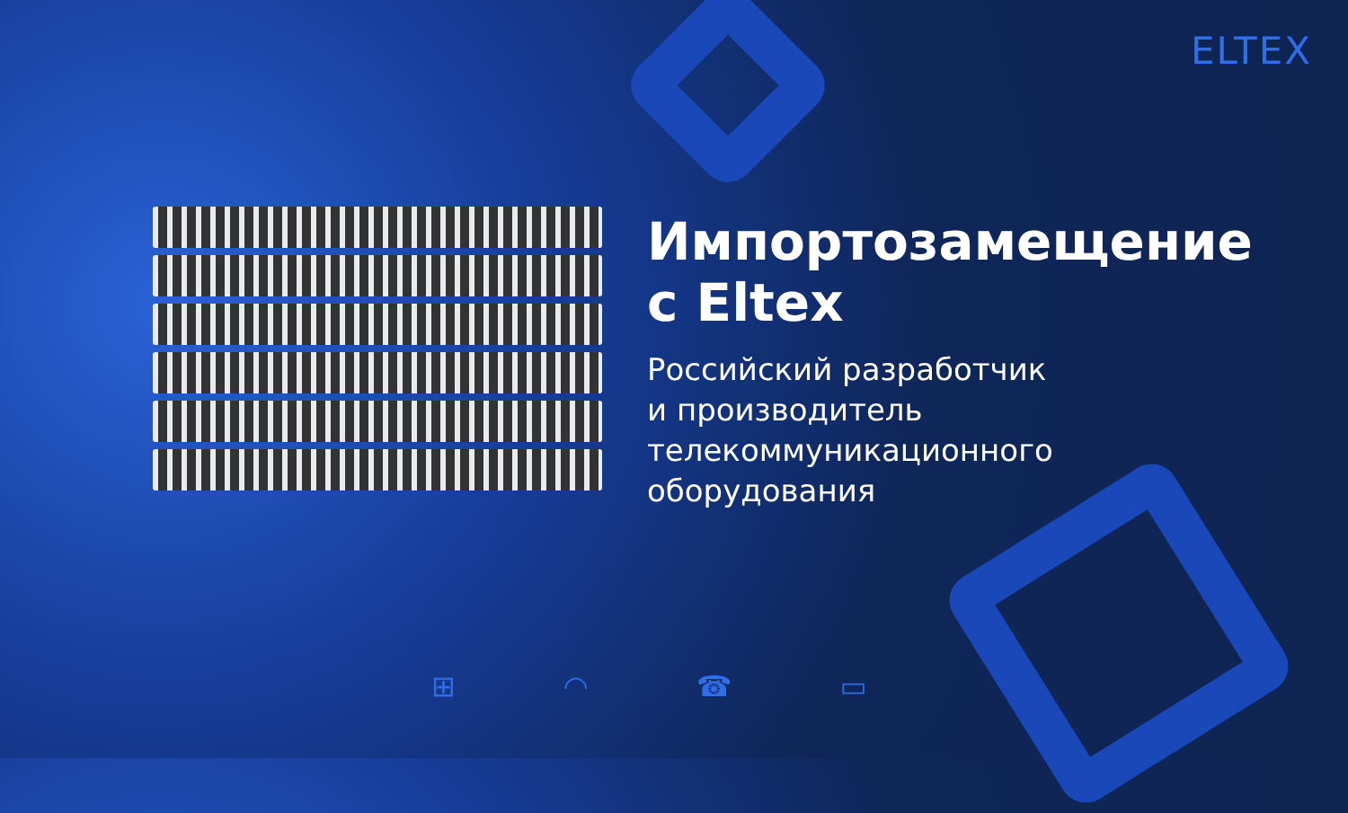ELTEX
Импортозамещение
с Eltex
Российский разработчик
и производитель
телекоммуникационного
оборудования
⊞ ◠ ☎ ▭